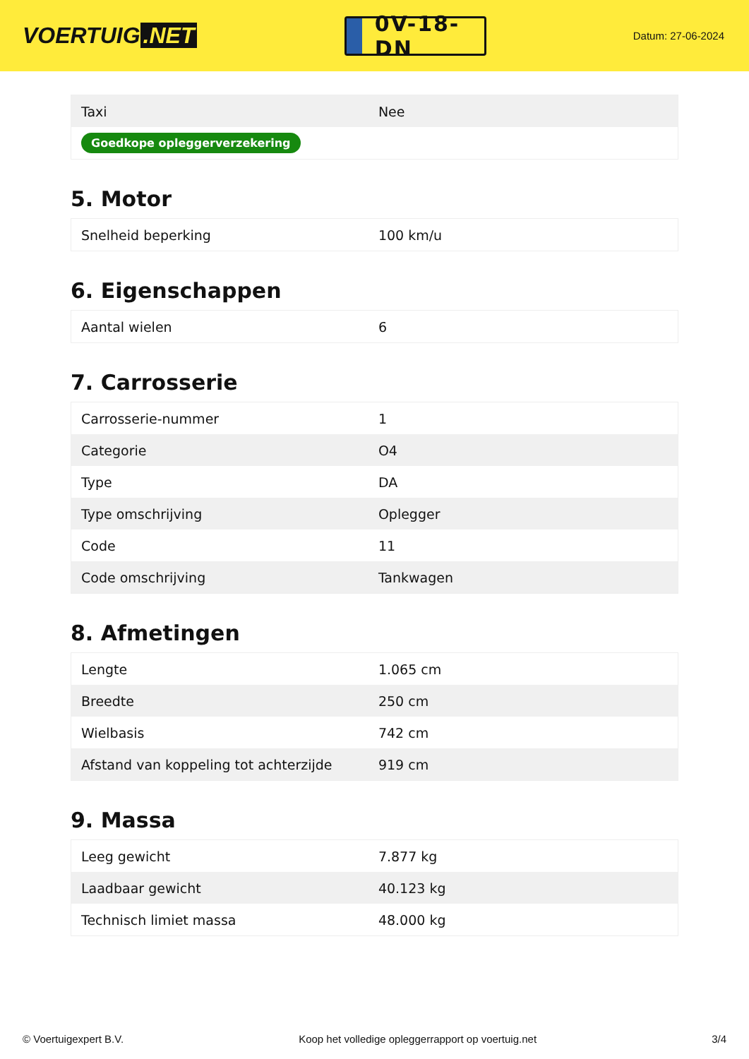VOERTUIG.NET
0V-18-DN
Datum: 27-06-2024
| Taxi | Nee |
| Goedkope opleggerverzekering | |
5. Motor
| Snelheid beperking | 100 km/u |
6. Eigenschappen
| Aantal wielen | 6 |
7. Carrosserie
| Carrosserie-nummer | 1 |
| Categorie | O4 |
| Type | DA |
| Type omschrijving | Oplegger |
| Code | 11 |
| Code omschrijving | Tankwagen |
8. Afmetingen
| Lengte | 1.065 cm |
| Breedte | 250 cm |
| Wielbasis | 742 cm |
| Afstand van koppeling tot achterzijde | 919 cm |
9. Massa
| Leeg gewicht | 7.877 kg |
| Laadbaar gewicht | 40.123 kg |
| Technisch limiet massa | 48.000 kg |
© Voertuigexpert B.V. Koop het volledige opleggerrapport op voertuig.net 3/4